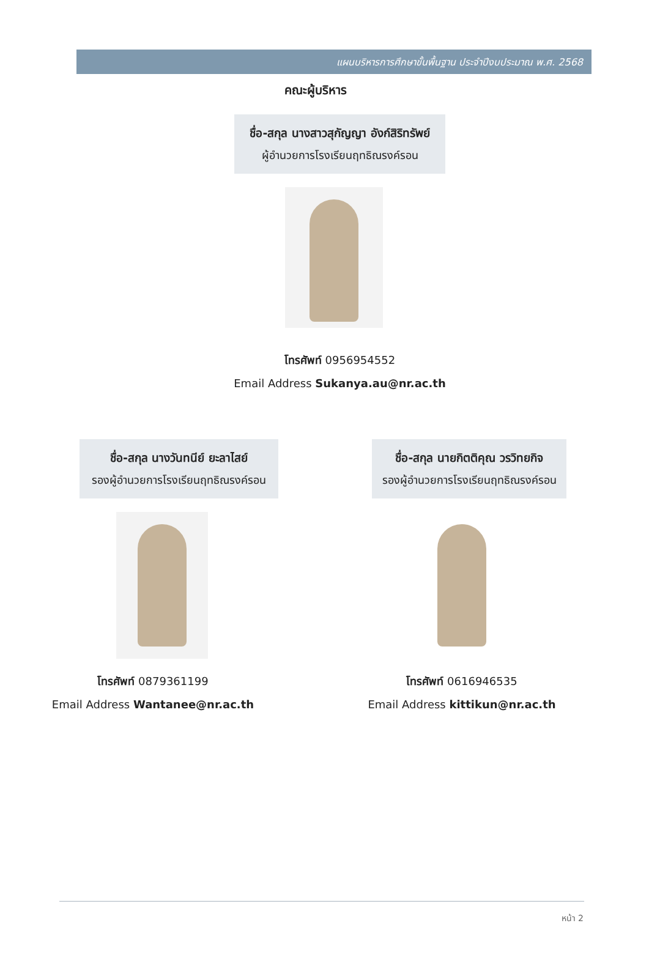แผนบริหารการศึกษาขั้นพื้นฐาน ประจำปีงบประมาณ พ.ศ. 2568
คณะผู้บริหาร
ชื่อ-สกุล นางสาวสุกัญญา อังก์สิริทรัพย์
ผู้อำนวยการโรงเรียนฤทธิณรงค์รอน
โทรศัพท์ 0956954552
Email Address Sukanya.au@nr.ac.th
ชื่อ-สกุล นางวันทนีย์ ยะลาไสย์
รองผู้อำนวยการโรงเรียนฤทธิณรงค์รอน
โทรศัพท์ 0879361199
Email Address Wantanee@nr.ac.th
ชื่อ-สกุล นายกิตติคุณ วรวิทยกิจ
รองผู้อำนวยการโรงเรียนฤทธิณรงค์รอน
โทรศัพท์ 0616946535
Email Address kittikun@nr.ac.th
หน้า 2